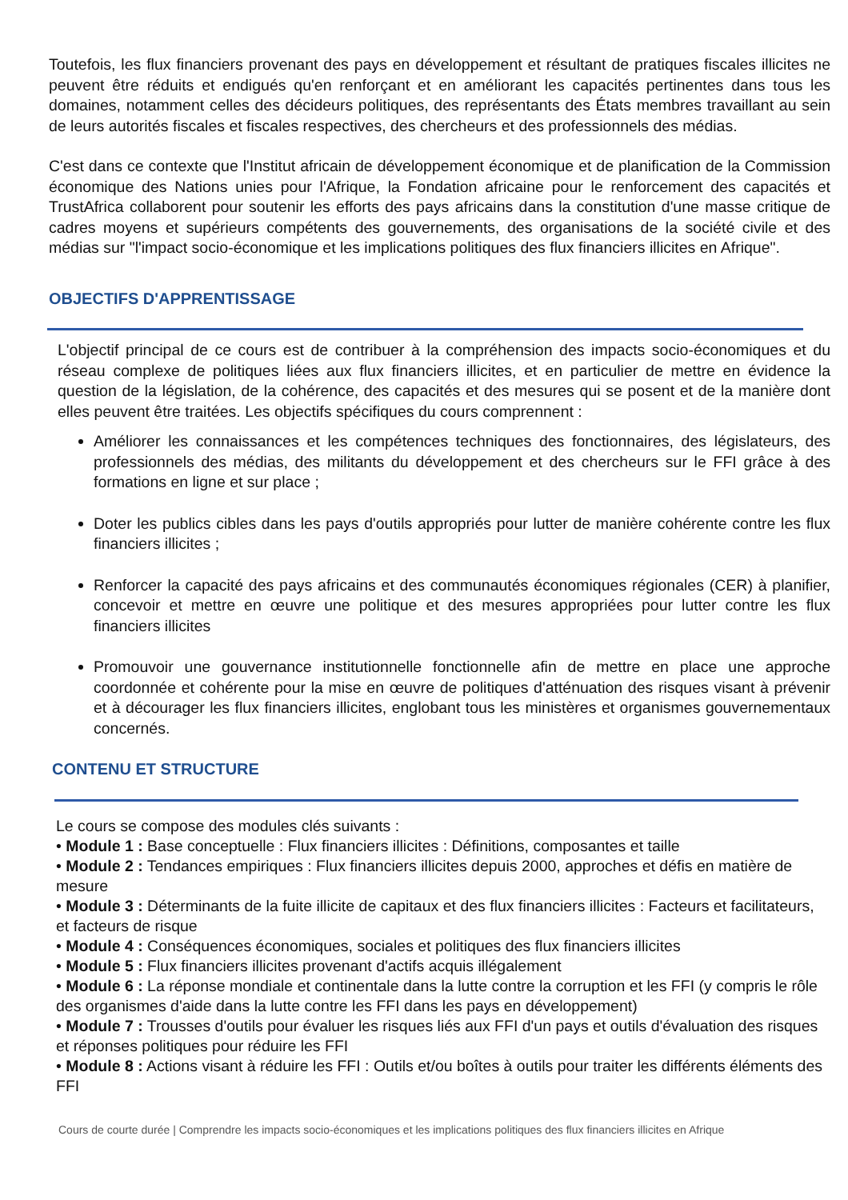Toutefois, les flux financiers provenant des pays en développement et résultant de pratiques fiscales illicites ne peuvent être réduits et endigués qu'en renforçant et en améliorant les capacités pertinentes dans tous les domaines, notamment celles des décideurs politiques, des représentants des États membres travaillant au sein de leurs autorités fiscales et fiscales respectives, des chercheurs et des professionnels des médias.
C'est dans ce contexte que l'Institut africain de développement économique et de planification de la Commission économique des Nations unies pour l'Afrique, la Fondation africaine pour le renforcement des capacités et TrustAfrica collaborent pour soutenir les efforts des pays africains dans la constitution d'une masse critique de cadres moyens et supérieurs compétents des gouvernements, des organisations de la société civile et des médias sur "l'impact socio-économique et les implications politiques des flux financiers illicites en Afrique".
OBJECTIFS D'APPRENTISSAGE
L'objectif principal de ce cours est de contribuer à la compréhension des impacts socio-économiques et du réseau complexe de politiques liées aux flux financiers illicites, et en particulier de mettre en évidence la question de la législation, de la cohérence, des capacités et des mesures qui se posent et de la manière dont elles peuvent être traitées. Les objectifs spécifiques du cours comprennent :
Améliorer les connaissances et les compétences techniques des fonctionnaires, des législateurs, des professionnels des médias, des militants du développement et des chercheurs sur le FFI grâce à des formations en ligne et sur place ;
Doter les publics cibles dans les pays d'outils appropriés pour lutter de manière cohérente contre les flux financiers illicites ;
Renforcer la capacité des pays africains et des communautés économiques régionales (CER) à planifier, concevoir et mettre en œuvre une politique et des mesures appropriées pour lutter contre les flux financiers illicites
Promouvoir une gouvernance institutionnelle fonctionnelle afin de mettre en place une approche coordonnée et cohérente pour la mise en œuvre de politiques d'atténuation des risques visant à prévenir et à décourager les flux financiers illicites, englobant tous les ministères et organismes gouvernementaux concernés.
CONTENU ET STRUCTURE
Le cours se compose des modules clés suivants :
• Module 1 : Base conceptuelle : Flux financiers illicites : Définitions, composantes et taille
• Module 2 : Tendances empiriques : Flux financiers illicites depuis 2000, approches et défis en matière de mesure
• Module 3 : Déterminants de la fuite illicite de capitaux et des flux financiers illicites : Facteurs et facilitateurs, et facteurs de risque
• Module 4 : Conséquences économiques, sociales et politiques des flux financiers illicites
• Module 5 : Flux financiers illicites provenant d'actifs acquis illégalement
• Module 6 : La réponse mondiale et continentale dans la lutte contre la corruption et les FFI (y compris le rôle des organismes d'aide dans la lutte contre les FFI dans les pays en développement)
• Module 7 : Trousses d'outils pour évaluer les risques liés aux FFI d'un pays et outils d'évaluation des risques et réponses politiques pour réduire les FFI
• Module 8 : Actions visant à réduire les FFI : Outils et/ou boîtes à outils pour traiter les différents éléments des FFI
Cours de courte durée | Comprendre les impacts socio-économiques et les implications politiques des flux financiers illicites en Afrique